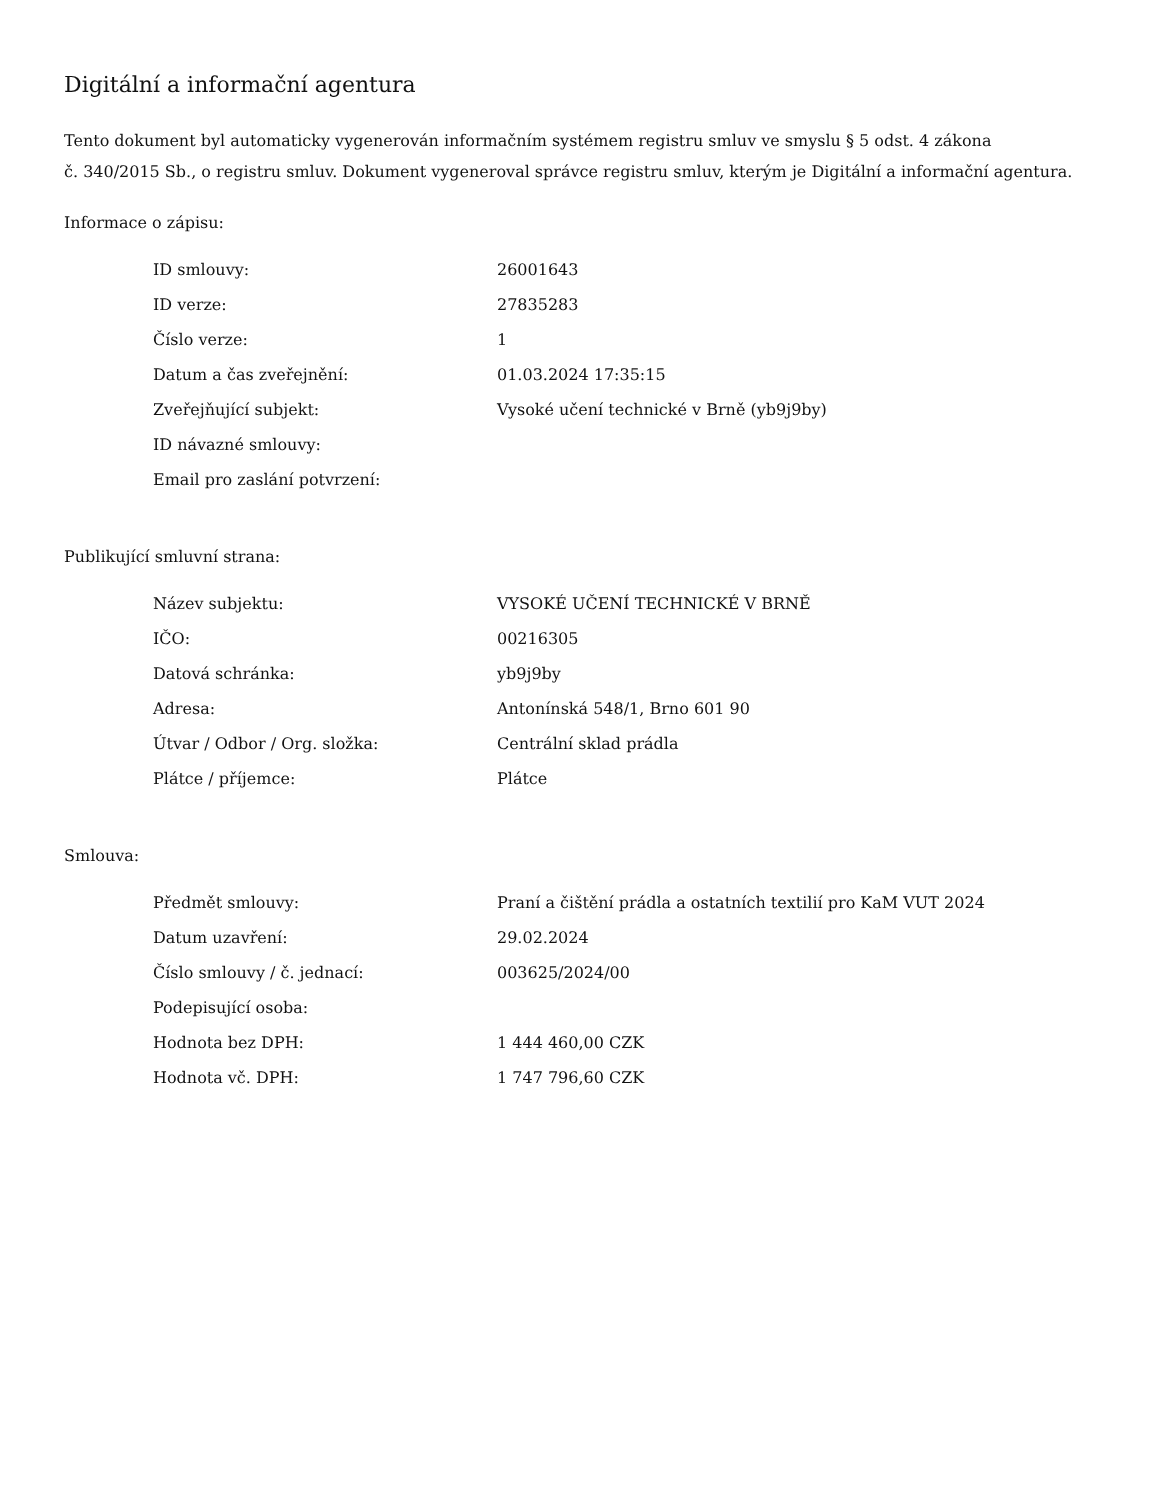Digitální a informační agentura
Tento dokument byl automaticky vygenerován informačním systémem registru smluv ve smyslu § 5 odst. 4 zákona
č. 340/2015 Sb., o registru smluv. Dokument vygeneroval správce registru smluv, kterým je Digitální a informační agentura.
Informace o zápisu:
| ID smlouvy: | 26001643 |
| ID verze: | 27835283 |
| Číslo verze: | 1 |
| Datum a čas zveřejnění: | 01.03.2024 17:35:15 |
| Zveřejňující subjekt: | Vysoké učení technické v Brně (yb9j9by) |
| ID návazné smlouvy: | |
| Email pro zaslání potvrzení: | |
Publikující smluvní strana:
| Název subjektu: | VYSOKÉ UČENÍ TECHNICKÉ V BRNĚ |
| IČO: | 00216305 |
| Datová schránka: | yb9j9by |
| Adresa: | Antonínská 548/1, Brno 601 90 |
| Útvar / Odbor / Org. složka: | Centrální sklad prádla |
| Plátce / příjemce: | Plátce |
Smlouva:
| Předmět smlouvy: | Praní a čištění prádla a ostatních textilií pro KaM VUT 2024 |
| Datum uzavření: | 29.02.2024 |
| Číslo smlouvy / č. jednací: | 003625/2024/00 |
| Podepisující osoba: | |
| Hodnota bez DPH: | 1 444 460,00 CZK |
| Hodnota vč. DPH: | 1 747 796,60 CZK |